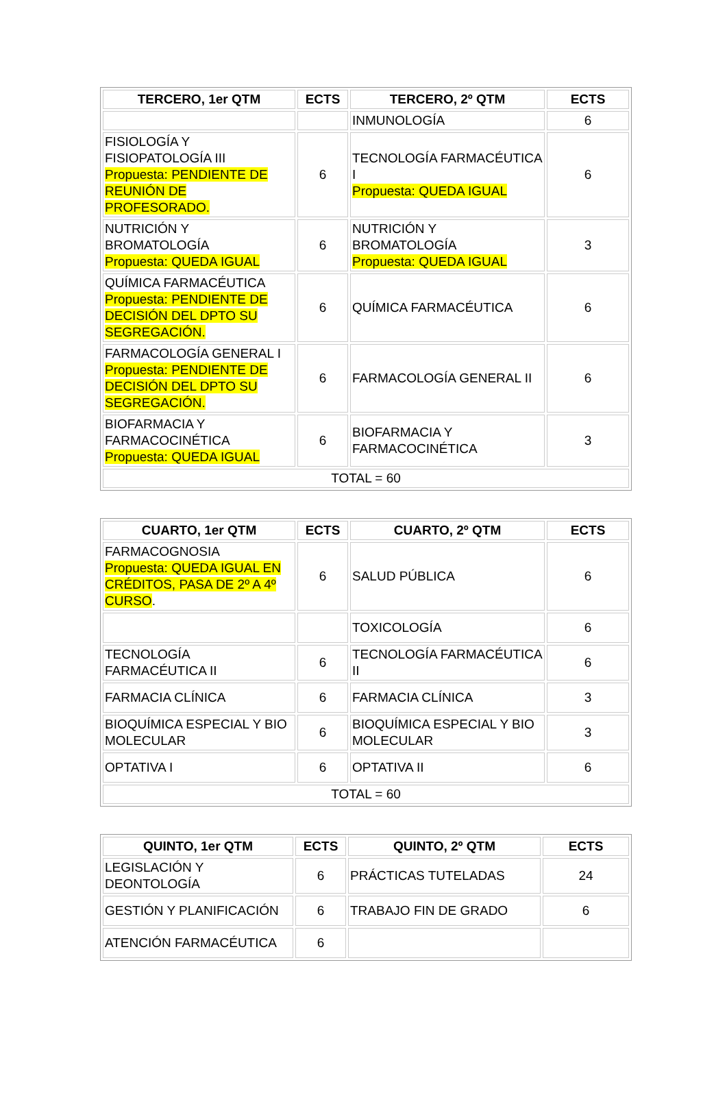| TERCERO, 1er QTM | ECTS | TERCERO, 2º QTM | ECTS |
| --- | --- | --- | --- |
| | | INMUNOLOGÍA | 6 |
| FISIOLOGÍA Y FISIOPATOLOGÍA III Propuesta: PENDIENTE DE REUNIÓN DE PROFESORADO. | 6 | TECNOLOGÍA FARMACÉUTICA I Propuesta: QUEDA IGUAL | 6 |
| NUTRICIÓN Y BROMATOLOGÍA Propuesta: QUEDA IGUAL | 6 | NUTRICIÓN Y BROMATOLOGÍA Propuesta: QUEDA IGUAL | 3 |
| QUÍMICA FARMACÉUTICA Propuesta: PENDIENTE DE DECISIÓN DEL DPTO SU SEGREGACIÓN. | 6 | QUÍMICA FARMACÉUTICA | 6 |
| FARMACOLOGÍA GENERAL I Propuesta: PENDIENTE DE DECISIÓN DEL DPTO SU SEGREGACIÓN. | 6 | FARMACOLOGÍA GENERAL II | 6 |
| BIOFARMACIA Y FARMACOCINÉTICA Propuesta: QUEDA IGUAL | 6 | BIOFARMACIA Y FARMACOCINÉTICA | 3 |
| TOTAL = 60 | | | |
| CUARTO, 1er QTM | ECTS | CUARTO, 2º QTM | ECTS |
| --- | --- | --- | --- |
| FARMACOGNOSIA Propuesta: QUEDA IGUAL EN CRÉDITOS, PASA DE 2º A 4º CURSO . | 6 | SALUD PÚBLICA | 6 |
| | | TOXICOLOGÍA | 6 |
| TECNOLOGÍA FARMACÉUTICA II | 6 | TECNOLOGÍA FARMACÉUTICA II | 6 |
| FARMACIA CLÍNICA | 6 | FARMACIA CLÍNICA | 3 |
| BIOQUÍMICA ESPECIAL Y BIO MOLECULAR | 6 | BIOQUÍMICA ESPECIAL Y BIO MOLECULAR | 3 |
| OPTATIVA I | 6 | OPTATIVA II | 6 |
| TOTAL = 60 | | | |
| QUINTO, 1er QTM | ECTS | QUINTO, 2º QTM | ECTS |
| --- | --- | --- | --- |
| LEGISLACIÓN Y DEONTOLOGÍA | 6 | PRÁCTICAS TUTELADAS | 24 |
| GESTIÓN Y PLANIFICACIÓN | 6 | TRABAJO FIN DE GRADO | 6 |
| ATENCIÓN FARMACÉUTICA | 6 | | |